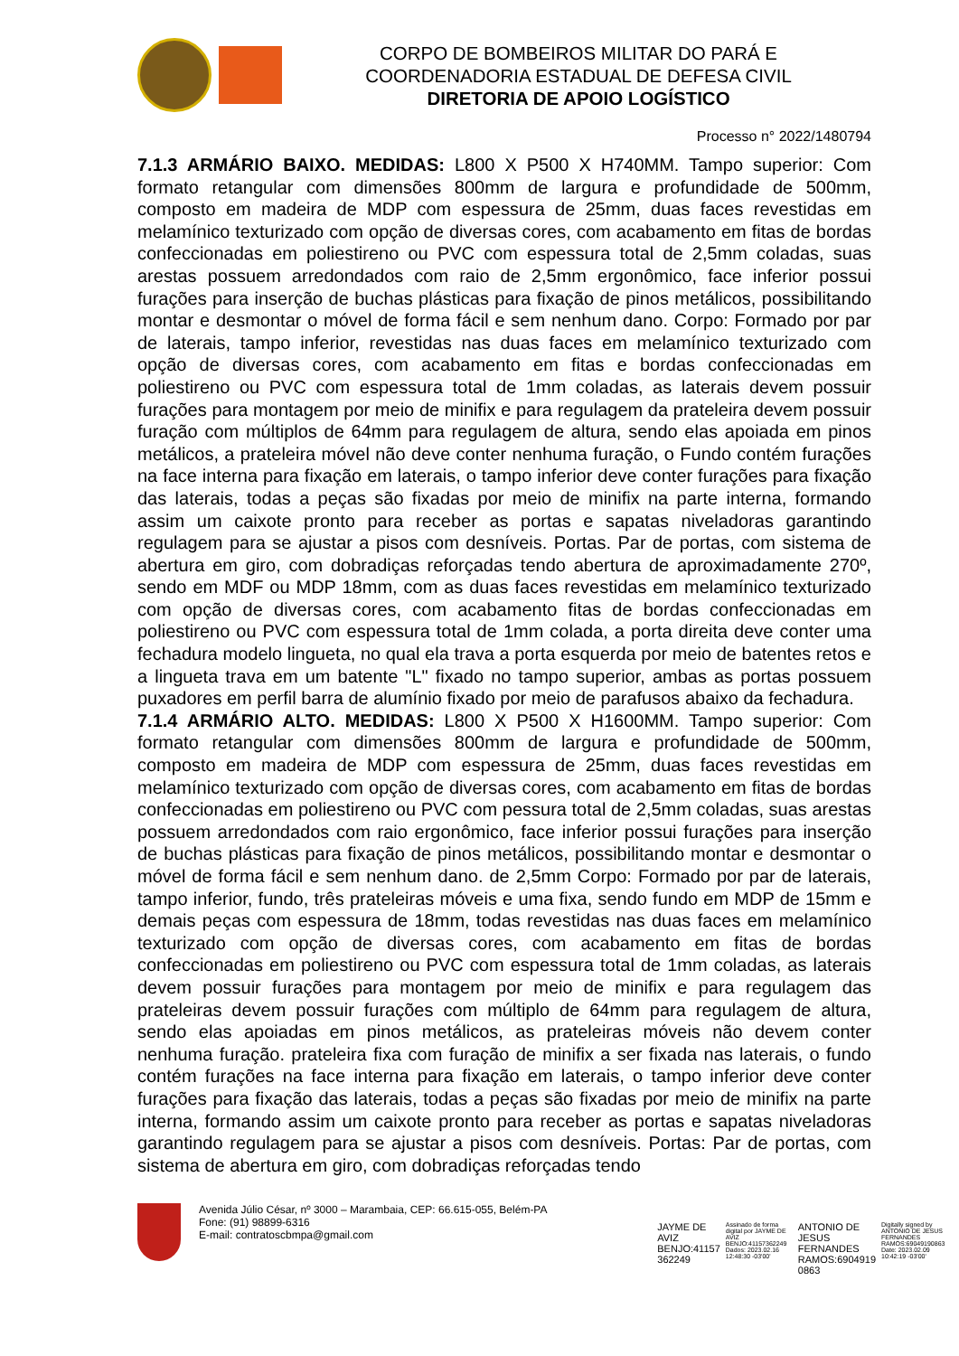CORPO DE BOMBEIROS MILITAR DO PARÁ E
COORDENADORIA ESTADUAL DE DEFESA CIVIL
DIRETORIA DE APOIO LOGÍSTICO
Processo n° 2022/1480794
7.1.3 ARMÁRIO BAIXO. MEDIDAS: L800 X P500 X H740MM. Tampo superior: Com formato retangular com dimensões 800mm de largura e profundidade de 500mm, composto em madeira de MDP com espessura de 25mm, duas faces revestidas em melamínico texturizado com opção de diversas cores, com acabamento em fitas de bordas confeccionadas em poliestireno ou PVC com espessura total de 2,5mm coladas, suas arestas possuem arredondados com raio de 2,5mm ergonômico, face inferior possui furações para inserção de buchas plásticas para fixação de pinos metálicos, possibilitando montar e desmontar o móvel de forma fácil e sem nenhum dano. Corpo: Formado por par de laterais, tampo inferior, revestidas nas duas faces em melamínico texturizado com opção de diversas cores, com acabamento em fitas e bordas confeccionadas em poliestireno ou PVC com espessura total de 1mm coladas, as laterais devem possuir furações para montagem por meio de minifix e para regulagem da prateleira devem possuir furação com múltiplos de 64mm para regulagem de altura, sendo elas apoiada em pinos metálicos, a prateleira móvel não deve conter nenhuma furação, o Fundo contém furações na face interna para fixação em laterais, o tampo inferior deve conter furações para fixação das laterais, todas a peças são fixadas por meio de minifix na parte interna, formando assim um caixote pronto para receber as portas e sapatas niveladoras garantindo regulagem para se ajustar a pisos com desníveis. Portas. Par de portas, com sistema de abertura em giro, com dobradiças reforçadas tendo abertura de aproximadamente 270º, sendo em MDF ou MDP 18mm, com as duas faces revestidas em melamínico texturizado com opção de diversas cores, com acabamento fitas de bordas confeccionadas em poliestireno ou PVC com espessura total de 1mm colada, a porta direita deve conter uma fechadura modelo lingueta, no qual ela trava a porta esquerda por meio de batentes retos e a lingueta trava em um batente "L" fixado no tampo superior, ambas as portas possuem puxadores em perfil barra de alumínio fixado por meio de parafusos abaixo da fechadura.
7.1.4 ARMÁRIO ALTO. MEDIDAS: L800 X P500 X H1600MM. Tampo superior: Com formato retangular com dimensões 800mm de largura e profundidade de 500mm, composto em madeira de MDP com espessura de 25mm, duas faces revestidas em melamínico texturizado com opção de diversas cores, com acabamento em fitas de bordas confeccionadas em poliestireno ou PVC com pessura total de 2,5mm coladas, suas arestas possuem arredondados com raio ergonômico, face inferior possui furações para inserção de buchas plásticas para fixação de pinos metálicos, possibilitando montar e desmontar o móvel de forma fácil e sem nenhum dano. de 2,5mm Corpo: Formado por par de laterais, tampo inferior, fundo, três prateleiras móveis e uma fixa, sendo fundo em MDP de 15mm e demais peças com espessura de 18mm, todas revestidas nas duas faces em melamínico texturizado com opção de diversas cores, com acabamento em fitas de bordas confeccionadas em poliestireno ou PVC com espessura total de 1mm coladas, as laterais devem possuir furações para montagem por meio de minifix e para regulagem das prateleiras devem possuir furações com múltiplo de 64mm para regulagem de altura, sendo elas apoiadas em pinos metálicos, as prateleiras móveis não devem conter nenhuma furação. prateleira fixa com furação de minifix a ser fixada nas laterais, o fundo contém furações na face interna para fixação em laterais, o tampo inferior deve conter furações para fixação das laterais, todas a peças são fixadas por meio de minifix na parte interna, formando assim um caixote pronto para receber as portas e sapatas niveladoras garantindo regulagem para se ajustar a pisos com desníveis. Portas: Par de portas, com sistema de abertura em giro, com dobradiças reforçadas tendo
Avenida Júlio César, nº 3000 – Marambaia, CEP: 66.615-055, Belém-PA
Fone: (91) 98899-6316
E-mail: contratoscbmpa@gmail.com
JAYME DE
AVIZ
BENJO:41157
362249
Assinado de forma digital por JAYME DE AVIZ BENJO:41157362249 Dados: 2023.02.16 12:48:30 -03'00'
ANTONIO DE
JESUS
FERNANDES
RAMOS:6904919
0863
Digitally signed by ANTONIO DE JESUS FERNANDES RAMOS:69049190863 Date: 2023.02.09 10:42:19 -03'00'